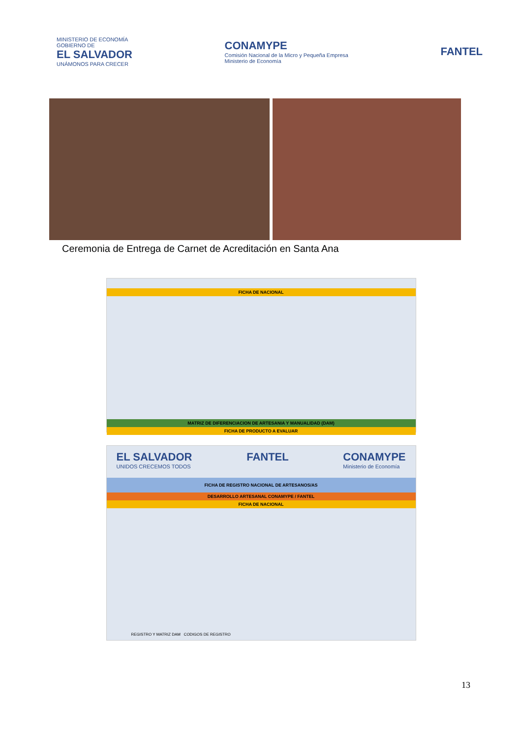MINISTERIO DE ECONOMÍA
GOBIERNO DE
EL SALVADOR
UNÁMONOS PARA CRECER
CONAMYPE
Comisión Nacional de la Micro y Pequeña Empresa
Ministerio de Economía
FANTEL
Ceremonia de Entrega de Carnet de Acreditación en Santa Ana
FICHA DE NACIONAL
MATRIZ DE DIFERENCIACION DE ARTESANIA Y MANUALIDAD (DAM)
FICHA DE PRODUCTO A EVALUAR
EL SALVADOR
UNIDOS CRECEMOS TODOS FANTEL CONAMYPE
Ministerio de Economía
FICHA DE REGISTRO NACIONAL DE ARTESANOS/AS
DESARROLLO ARTESANAL CONAMYPE / FANTEL
FICHA DE NACIONAL
REGISTRO Y MATRIZ DAM CODIGOS DE REGISTRO
13